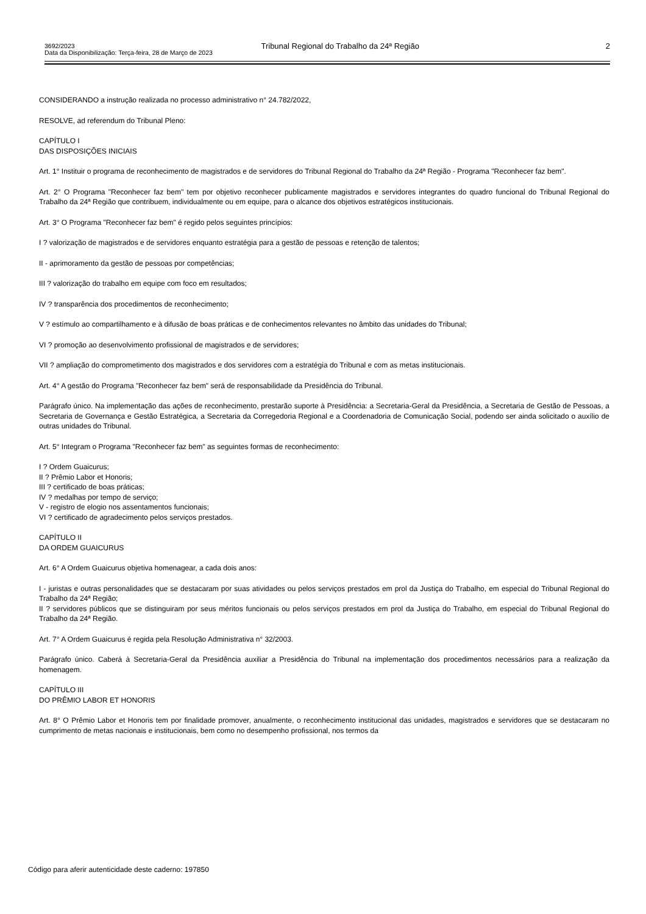3692/2023 Tribunal Regional do Trabalho da 24ª Região 2
Data da Disponibilização: Terça-feira, 28 de Março de 2023
CONSIDERANDO a instrução realizada no processo administrativo n° 24.782/2022,
RESOLVE, ad referendum do Tribunal Pleno:
CAPÍTULO I
DAS DISPOSIÇÕES INICIAIS
Art. 1° Instituir o programa de reconhecimento de magistrados e de servidores do Tribunal Regional do Trabalho da 24ª Região - Programa "Reconhecer faz bem".
Art. 2° O Programa "Reconhecer faz bem" tem por objetivo reconhecer publicamente magistrados e servidores integrantes do quadro funcional do Tribunal Regional do Trabalho da 24ª Região que contribuem, individualmente ou em equipe, para o alcance dos objetivos estratégicos institucionais.
Art. 3° O Programa "Reconhecer faz bem" é regido pelos seguintes princípios:
I ? valorização de magistrados e de servidores enquanto estratégia para a gestão de pessoas e retenção de talentos;
II - aprimoramento da gestão de pessoas por competências;
III ? valorização do trabalho em equipe com foco em resultados;
IV ? transparência dos procedimentos de reconhecimento;
V ? estímulo ao compartilhamento e à difusão de boas práticas e de conhecimentos relevantes no âmbito das unidades do Tribunal;
VI ? promoção ao desenvolvimento profissional de magistrados e de servidores;
VII ? ampliação do comprometimento dos magistrados e dos servidores com a estratégia do Tribunal e com as metas institucionais.
Art. 4° A gestão do Programa "Reconhecer faz bem" será de responsabilidade da Presidência do Tribunal.
Parágrafo único. Na implementação das ações de reconhecimento, prestarão suporte à Presidência: a Secretaria-Geral da Presidência, a Secretaria de Gestão de Pessoas, a Secretaria de Governança e Gestão Estratégica, a Secretaria da Corregedoria Regional e a Coordenadoria de Comunicação Social, podendo ser ainda solicitado o auxílio de outras unidades do Tribunal.
Art. 5° Integram o Programa "Reconhecer faz bem" as seguintes formas de reconhecimento:
I ? Ordem Guaicurus;
II ? Prêmio Labor et Honoris;
III ? certificado de boas práticas;
IV ? medalhas por tempo de serviço;
V - registro de elogio nos assentamentos funcionais;
VI ? certificado de agradecimento pelos serviços prestados.
CAPÍTULO II
DA ORDEM GUAICURUS
Art. 6° A Ordem Guaicurus objetiva homenagear, a cada dois anos:
I - juristas e outras personalidades que se destacaram por suas atividades ou pelos serviços prestados em prol da Justiça do Trabalho, em especial do Tribunal Regional do Trabalho da 24ª Região;
II ? servidores públicos que se distinguiram por seus méritos funcionais ou pelos serviços prestados em prol da Justiça do Trabalho, em especial do Tribunal Regional do Trabalho da 24ª Região.
Art. 7° A Ordem Guaicurus é regida pela Resolução Administrativa n° 32/2003.
Parágrafo único. Caberá à Secretaria-Geral da Presidência auxiliar a Presidência do Tribunal na implementação dos procedimentos necessários para a realização da homenagem.
CAPÍTULO III
DO PRÊMIO LABOR ET HONORIS
Art. 8° O Prêmio Labor et Honoris tem por finalidade promover, anualmente, o reconhecimento institucional das unidades, magistrados e servidores que se destacaram no cumprimento de metas nacionais e institucionais, bem como no desempenho profissional, nos termos da
Código para aferir autenticidade deste caderno: 197850